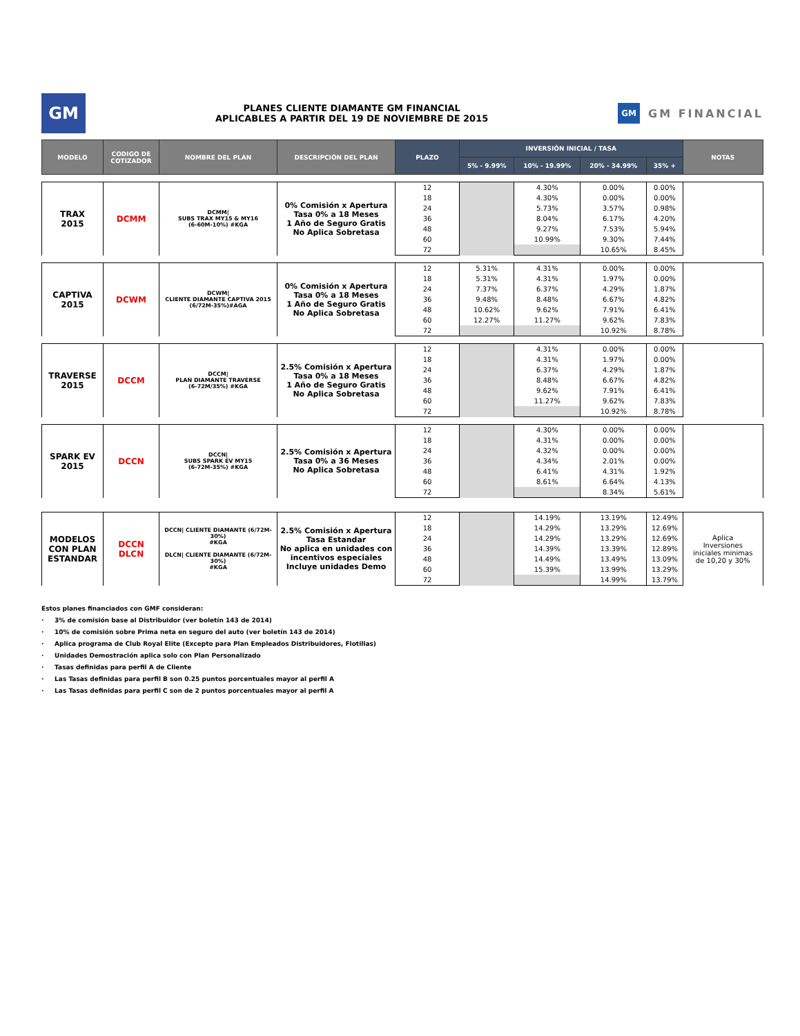GM
PLANES CLIENTE DIAMANTE GM FINANCIAL
APLICABLES A PARTIR DEL 19 DE NOVIEMBRE DE 2015
GM GM FINANCIAL
| MODELO | CODIGO DE COTIZADOR | NOMBRE DEL PLAN | DESCRIPCIÓN DEL PLAN | PLAZO | INVERSIÓN INICIAL / TASA | | | | NOTAS |
| --- | --- | --- | --- | --- | --- | --- | --- | --- | --- |
| | | | | | 5% - 9.99% | 10% - 19.99% | 20% - 34.99% | 35% + | |
| TRAX 2015 | DCMM | DCMM/ SUBS TRAX MY15 & MY16 (6-60M-10%) #KGA | 0% Comisión x Apertura Tasa 0% a 18 Meses 1 Año de Seguro Gratis No Aplica Sobretasa | 12 | | 4.30% | 0.00% | 0.00% | |
| | | | | 18 | | 4.30% | 0.00% | 0.00% | |
| | | | | 24 | | 5.73% | 3.57% | 0.98% | |
| | | | | 36 | | 8.04% | 6.17% | 4.20% | |
| | | | | 48 | | 9.27% | 7.53% | 5.94% | |
| | | | | 60 | | 10.99% | 9.30% | 7.44% | |
| | | | | 72 | | | 10.65% | 8.45% | |
| CAPTIVA 2015 | DCWM | DCWM/ CLIENTE DIAMANTE CAPTIVA 2015 (6/72M-35%)#AGA | 0% Comisión x Apertura Tasa 0% a 18 Meses 1 Año de Seguro Gratis No Aplica Sobretasa | 12 | 5.31% | 4.31% | 0.00% | 0.00% | |
| | | | | 18 | 5.31% | 4.31% | 1.97% | 0.00% | |
| | | | | 24 | 7.37% | 6.37% | 4.29% | 1.87% | |
| | | | | 36 | 9.48% | 8.48% | 6.67% | 4.82% | |
| | | | | 48 | 10.62% | 9.62% | 7.91% | 6.41% | |
| | | | | 60 | 12.27% | 11.27% | 9.62% | 7.83% | |
| | | | | 72 | | | 10.92% | 8.78% | |
| TRAVERSE 2015 | DCCM | DCCM/ PLAN DIAMANTE TRAVERSE (6-72M/35%) #KGA | 2.5% Comisión x Apertura Tasa 0% a 18 Meses 1 Año de Seguro Gratis No Aplica Sobretasa | 12 | | 4.31% | 0.00% | 0.00% | |
| | | | | 18 | | 4.31% | 1.97% | 0.00% | |
| | | | | 24 | | 6.37% | 4.29% | 1.87% | |
| | | | | 36 | | 8.48% | 6.67% | 4.82% | |
| | | | | 48 | | 9.62% | 7.91% | 6.41% | |
| | | | | 60 | | 11.27% | 9.62% | 7.83% | |
| | | | | 72 | | | 10.92% | 8.78% | |
| SPARK EV 2015 | DCCN | DCCN/ SUBS SPARK EV MY15 (6-72M-35%) #KGA | 2.5% Comisión x Apertura Tasa 0% a 36 Meses No Aplica Sobretasa | 12 | | 4.30% | 0.00% | 0.00% | |
| | | | | 18 | | 4.31% | 0.00% | 0.00% | |
| | | | | 24 | | 4.32% | 0.00% | 0.00% | |
| | | | | 36 | | 4.34% | 2.01% | 0.00% | |
| | | | | 48 | | 6.41% | 4.31% | 1.92% | |
| | | | | 60 | | 8.61% | 6.64% | 4.13% | |
| | | | | 72 | | | 8.34% | 5.61% | |
| MODELOS CON PLAN ESTANDAR | DCCN DLCN | DCCN/ CLIENTE DIAMANTE (6/72M-30%) #KGA DLCN/ CLIENTE DIAMANTE (6/72M-30%) #KGA | 2.5% Comisión x Apertura Tasa Estandar No aplica en unidades con incentivos especiales Incluye unidades Demo | 12 | | 14.19% | 13.19% | 12.49% | Aplica Inversiones iniciales minimas de 10,20 y 30% |
| | | | | 18 | | 14.29% | 13.29% | 12.69% | |
| | | | | 24 | | 14.29% | 13.29% | 12.69% | |
| | | | | 36 | | 14.39% | 13.39% | 12.89% | |
| | | | | 48 | | 14.49% | 13.49% | 13.09% | |
| | | | | 60 | | 15.39% | 13.99% | 13.29% | |
| | | | | 72 | | | 14.99% | 13.79% | |
Estos planes financiados con GMF consideran:
· 3% de comisión base al Distribuidor (ver boletín 143 de 2014)
· 10% de comisión sobre Prima neta en seguro del auto (ver boletín 143 de 2014)
· Aplica programa de Club Royal Elite (Excepto para Plan Empleados Distribuidores, Flotillas)
· Unidades Demostración aplica solo con Plan Personalizado
· Tasas definidas para perfil A de Cliente
· Las Tasas definidas para perfil B son 0.25 puntos porcentuales mayor al perfil A
· Las Tasas definidas para perfil C son de 2 puntos porcentuales mayor al perfil A